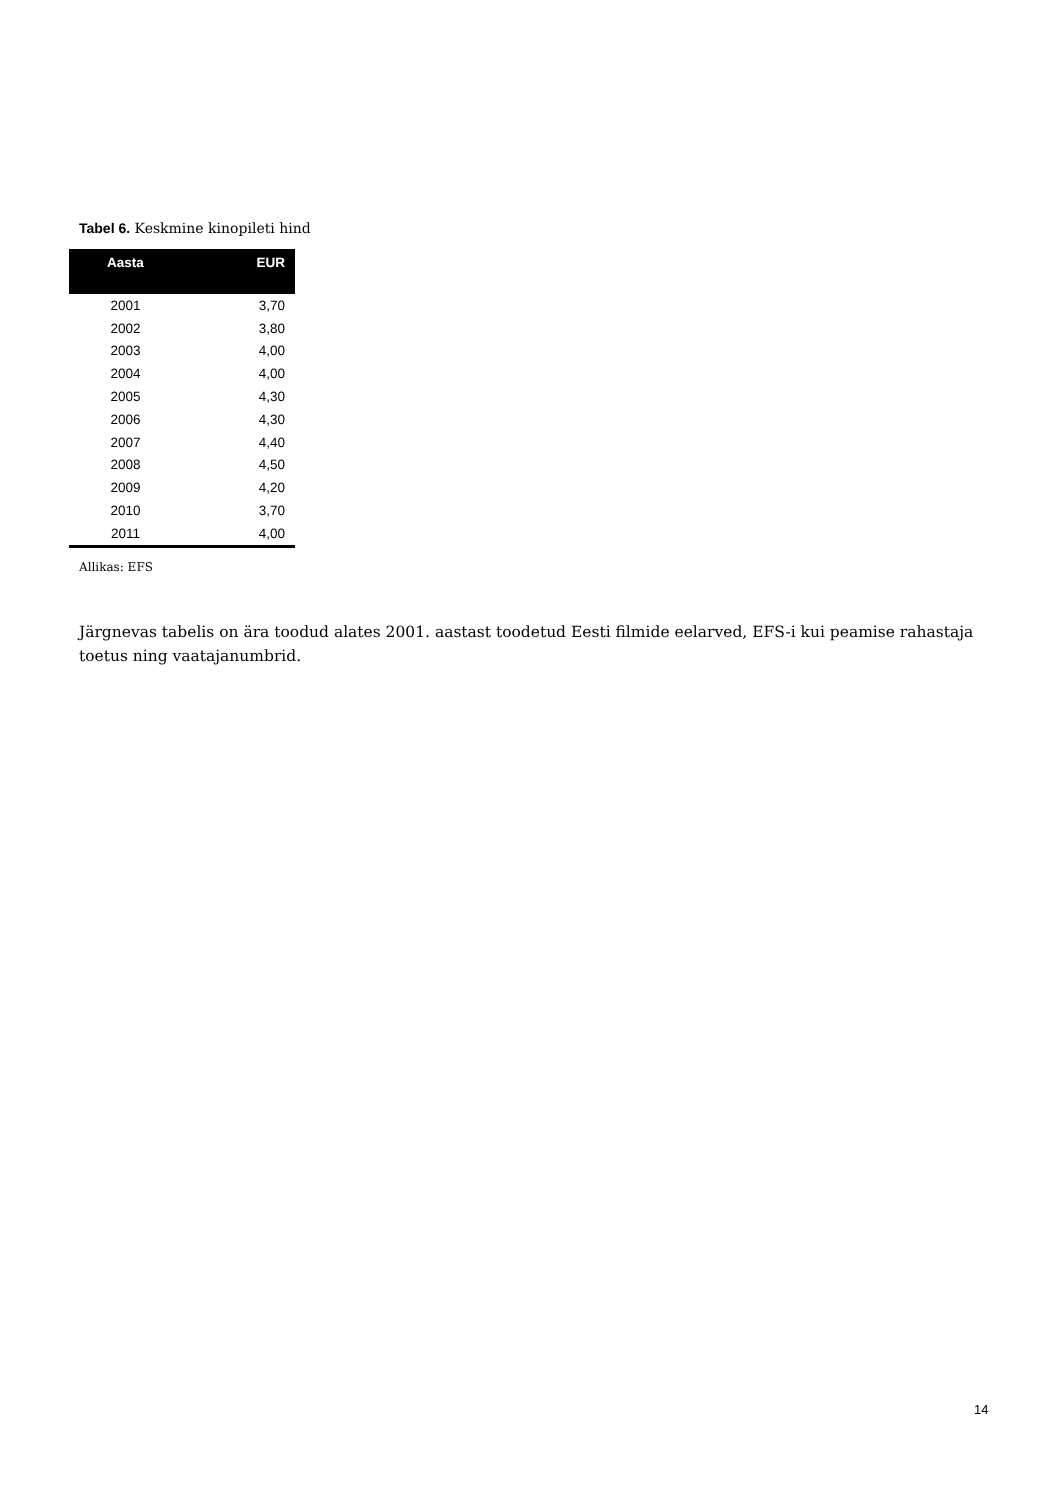Tabel 6. Keskmine kinopileti hind
| Aasta | EUR |
| --- | --- |
| 2001 | 3,70 |
| 2002 | 3,80 |
| 2003 | 4,00 |
| 2004 | 4,00 |
| 2005 | 4,30 |
| 2006 | 4,30 |
| 2007 | 4,40 |
| 2008 | 4,50 |
| 2009 | 4,20 |
| 2010 | 3,70 |
| 2011 | 4,00 |
Allikas: EFS
Järgnevas tabelis on ära toodud alates 2001. aastast toodetud Eesti filmide eelarved, EFS-i kui peamise rahastaja toetus ning vaatajanumbrid.
14